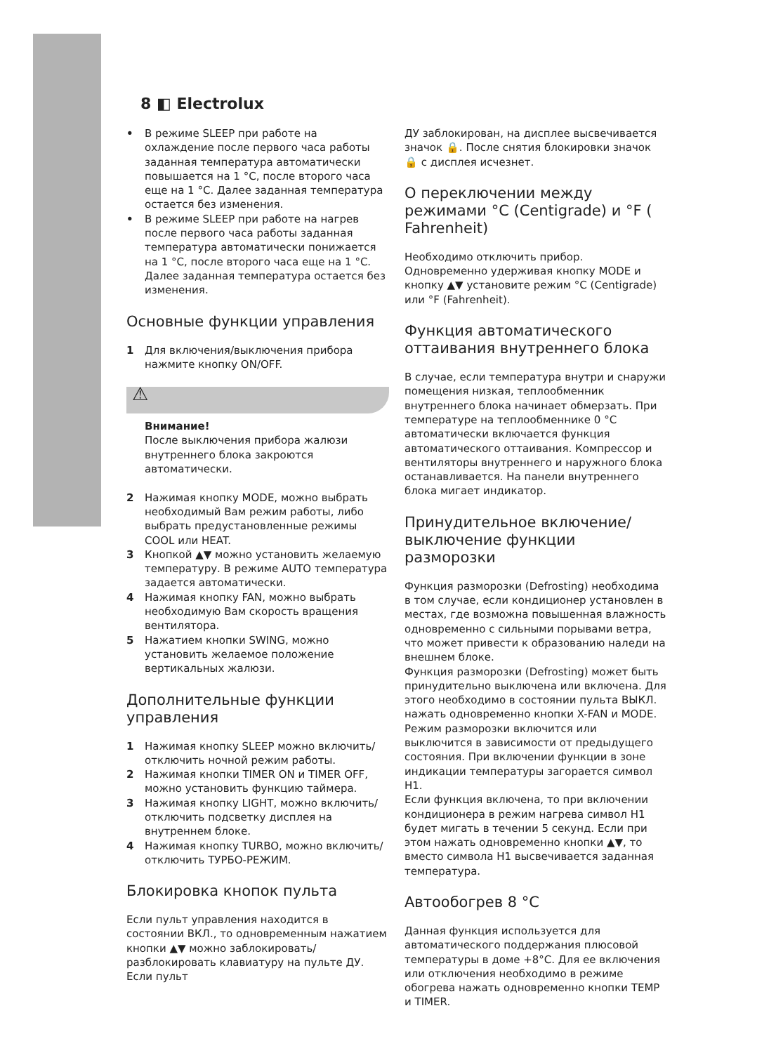8 ◧ Electrolux
• В режиме SLEEP при работе на охлаждение после первого часа работы заданная температура автоматически повышается на 1 °C, после второго часа еще на 1 °C. Далее заданная температура остается без изменения.
• В режиме SLEEP при работе на нагрев после первого часа работы заданная температура автоматически понижается на 1 °C, после второго часа еще на 1 °C. Далее заданная температура остается без изменения.
Основные функции управления
1 Для включения/выключения прибора нажмите кнопку ON/OFF.
⚠
Внимание!
После выключения прибора жалюзи внутреннего блока закроются автоматически.
2 Нажимая кнопку MODE, можно выбрать необходимый Вам режим работы, либо выбрать предустановленные режимы COOL или HEAT.
3 Кнопкой ▲▼ можно установить желаемую температуру. В режиме AUTO температура задается автоматически.
4 Нажимая кнопку FAN, можно выбрать необходимую Вам скорость вращения вентилятора.
5 Нажатием кнопки SWING, можно установить желаемое положение вертикальных жалюзи.
Дополнительные функции управления
1 Нажимая кнопку SLEEP можно включить/отключить ночной режим работы.
2 Нажимая кнопки TIMER ON и TIMER OFF, можно установить функцию таймера.
3 Нажимая кнопку LIGHT, можно включить/отключить подсветку дисплея на внутреннем блоке.
4 Нажимая кнопку TURBO, можно включить/отключить ТУРБО-РЕЖИМ.
Блокировка кнопок пульта
Если пульт управления находится в состоянии ВКЛ., то одновременным нажатием кнопки ▲▼ можно заблокировать/разблокировать клавиатуру на пульте ДУ. Если пульт
ДУ заблокирован, на дисплее высвечивается значок 🔒. После снятия блокировки значок 🔒 с дисплея исчезнет.
О переключении между режимами °C (Centigrade) и °F ( Fahrenheit)
Необходимо отключить прибор. Одновременно удерживая кнопку MODE и кнопку ▲▼ установите режим °C (Centigrade) или °F (Fahrenheit).
Функция автоматического оттаивания внутреннего блока
В случае, если температура внутри и снаружи помещения низкая, теплообменник внутреннего блока начинает обмерзать. При температуре на теплообменнике 0 °C автоматически включается функция автоматического оттаивания. Компрессор и вентиляторы внутреннего и наружного блока останавливается. На панели внутреннего блока мигает индикатор.
Принудительное включение/выключение функции разморозки
Функция разморозки (Defrosting) необходима в том случае, если кондиционер установлен в местах, где возможна повышенная влажность одновременно с сильными порывами ветра, что может привести к образованию наледи на внешнем блоке.
Функция разморозки (Defrosting) может быть принудительно выключена или включена. Для этого необходимо в состоянии пульта ВЫКЛ. нажать одновременно кнопки X-FAN и MODE. Режим разморозки включится или выключится в зависимости от предыдущего состояния. При включении функции в зоне индикации температуры загорается символ H1.
Если функция включена, то при включении кондиционера в режим нагрева символ H1 будет мигать в течении 5 секунд. Если при этом нажать одновременно кнопки ▲▼, то вместо символа H1 высвечивается заданная температура.
Автообогрев 8 °C
Данная функция используется для автоматического поддержания плюсовой температуры в доме +8°C. Для ее включения или отключения необходимо в режиме обогрева нажать одновременно кнопки TEMP и TIMER.